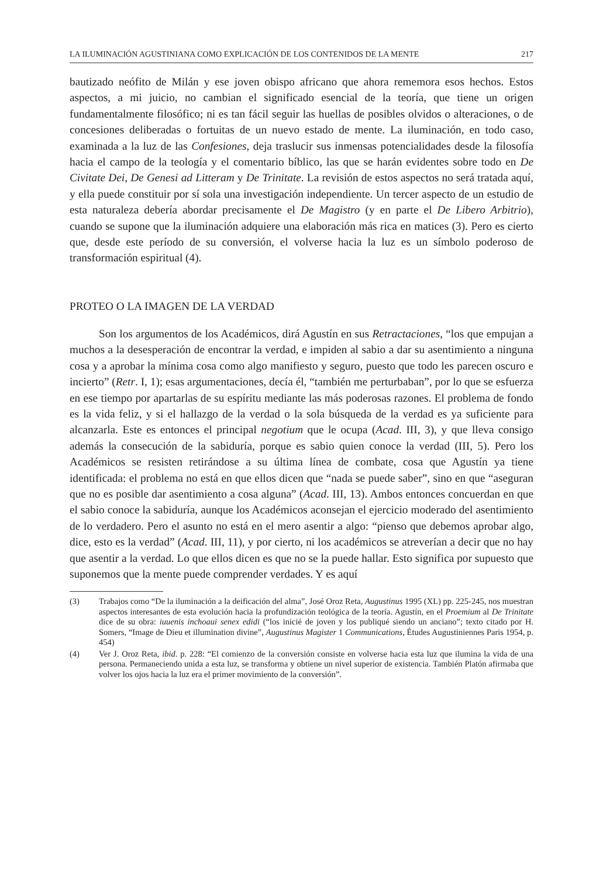LA ILUMINACIÓN AGUSTINIANA COMO EXPLICACIÓN DE LOS CONTENIDOS DE LA MENTE 217
bautizado neófito de Milán y ese joven obispo africano que ahora rememora esos hechos. Estos aspectos, a mi juicio, no cambian el significado esencial de la teoría, que tiene un origen fundamentalmente filosófico; ni es tan fácil seguir las huellas de posibles olvidos o alteraciones, o de concesiones deliberadas o fortuitas de un nuevo estado de mente. La iluminación, en todo caso, examinada a la luz de las Confesiones, deja traslucir sus inmensas potencialidades desde la filosofía hacia el campo de la teología y el comentario bíblico, las que se harán evidentes sobre todo en De Civitate Dei, De Genesi ad Litteram y De Trinitate. La revisión de estos aspectos no será tratada aquí, y ella puede constituir por sí sola una investigación independiente. Un tercer aspecto de un estudio de esta naturaleza debería abordar precisamente el De Magistro (y en parte el De Libero Arbitrio), cuando se supone que la iluminación adquiere una elaboración más rica en matices (3). Pero es cierto que, desde este período de su conversión, el volverse hacia la luz es un símbolo poderoso de transformación espiritual (4).
PROTEO O LA IMAGEN DE LA VERDAD
Son los argumentos de los Académicos, dirá Agustín en sus Retractaciones, “los que empujan a muchos a la desesperación de encontrar la verdad, e impiden al sabio a dar su asentimiento a ninguna cosa y a aprobar la mínima cosa como algo manifiesto y seguro, puesto que todo les parecen oscuro e incierto” (Retr. I, 1); esas argumentaciones, decía él, “también me perturbaban”, por lo que se esfuerza en ese tiempo por apartarlas de su espíritu mediante las más poderosas razones. El problema de fondo es la vida feliz, y si el hallazgo de la verdad o la sola búsqueda de la verdad es ya suficiente para alcanzarla. Este es entonces el principal negotium que le ocupa (Acad. III, 3), y que lleva consigo además la consecución de la sabiduría, porque es sabio quien conoce la verdad (III, 5). Pero los Académicos se resisten retirándose a su última línea de combate, cosa que Agustín ya tiene identificada: el problema no está en que ellos dicen que “nada se puede saber”, sino en que “aseguran que no es posible dar asentimiento a cosa alguna” (Acad. III, 13). Ambos entonces concuerdan en que el sabio conoce la sabiduría, aunque los Académicos aconsejan el ejercicio moderado del asentimiento de lo verdadero. Pero el asunto no está en el mero asentir a algo: “pienso que debemos aprobar algo, dice, esto es la verdad” (Acad. III, 11), y por cierto, ni los académicos se atreverían a decir que no hay que asentir a la verdad. Lo que ellos dicen es que no se la puede hallar. Esto significa por supuesto que suponemos que la mente puede comprender verdades. Y es aquí
(3) Trabajos como “De la iluminación a la deificación del alma”, José Oroz Reta, Augustinus 1995 (XL) pp. 225-245, nos muestran aspectos interesantes de esta evolución hacia la profundización teológica de la teoría. Agustín, en el Proemium al De Trinitate dice de su obra: iuuenis inchoaui senex edidi (“los inicié de joven y los publiqué siendo un anciano”; texto citado por H. Somers, “Image de Dieu et illumination divine”, Augustinus Magister 1 Communications, Études Augustiniennes Paris 1954, p. 454)
(4) Ver J. Oroz Reta, ibid. p. 228: “El comienzo de la conversión consiste en volverse hacia esta luz que ilumina la vida de una persona. Permaneciendo unida a esta luz, se transforma y obtiene un nivel superior de existencia. También Platón afirmaba que volver los ojos hacia la luz era el primer movimiento de la conversión”.